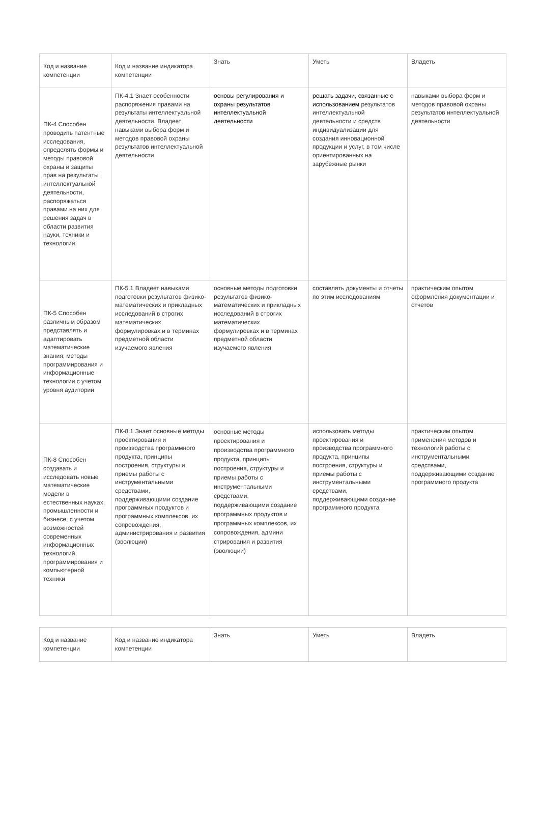| Код и название компетенции | Код и название индикатора компетенции | Знать | Уметь | Владеть |
| --- | --- | --- | --- | --- |
| ПК-4 Способен проводить патентные исследования, определять формы и методы правовой охраны и защиты прав на результаты интеллектуальной деятельности, распоряжаться правами на них для решения задач в области развития науки, техники и технологии. | ПК-4.1 Знает особенности распоряжения правами на результаты интеллектуальной деятельности. Владеет навыками выбора форм и методов правовой охраны результатов интеллектуальной деятельности | основы регулирования и охраны результатов интеллектуальной деятельности | решать задачи, связанные с использованием результатов интеллектуальной деятельности и средств индивидуализации для создания инновационной продукции и услуг, в том числе ориентированных на зарубежные рынки | навыками выбора форм и методов правовой охраны результатов интеллектуальной деятельности |
| ПК-5 Способен различным образом представлять и адаптировать математические знания, методы программирования и информационные технологии с учетом уровня аудитории | ПК-5.1 Владеет навыками подготовки результатов физико-математических и прикладных исследований в строгих математических формулировках и в терминах предметной области изучаемого явления | основные методы подготовки результатов физико-математических и прикладных исследований в строгих математических формулировках и в терминах предметной области изучаемого явления | составлять документы и отчеты по этим исследованиям | практическим опытом оформления документации и отчетов |
| ПК-8 Способен создавать и исследовать новые математические модели в естественных науках, промышленности и бизнесе, с учетом возможностей современных информационных технологий, программирования и компьютерной техники | ПК-8.1 Знает основные методы проектирования и производства программного продукта, принципы построения, структуры и приемы работы с инструментальными средствами, поддерживающими создание программных продуктов и программных комплексов, их сопровождения, администрирования и развития (эволюции) | основные методы проектирования и производства программного продукта, принципы построения, структуры и приемы работы с инструментальными средствами, поддерживающими создание программных продуктов и программных комплексов, их сопровождения, админи стрирования и развития (эволюции) | использовать методы проектирования и производства программного продукта, принципы построения, структуры и приемы работы с инструментальными средствами, поддерживающими создание программного продукта | практическим опытом применения методов и технологий работы с инструментальными средствами, поддерживающими создание программного продукта |
| Код и название компетенции | Код и название индикатора компетенции | Знать | Уметь | Владеть |
| --- | --- | --- | --- | --- |